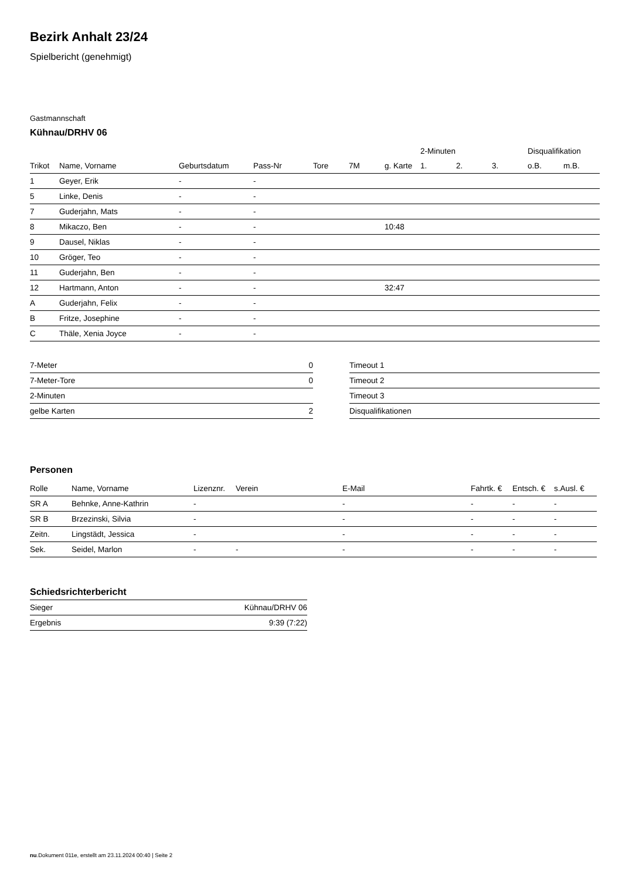Bezirk Anhalt 23/24
Spielbericht (genehmigt)
Gastmannschaft
Kühnau/DRHV 06
| | | | | | | | 2-Minuten | | | Disqualifikation | |
| --- | --- | --- | --- | --- | --- | --- | --- | --- | --- | --- | --- |
| Trikot | Name, Vorname | Geburtsdatum | Pass-Nr | Tore | 7M | g. Karte | 1. | 2. | 3. | o.B. | m.B. |
| 1 | Geyer, Erik | - | - | | | | | | | | |
| 5 | Linke, Denis | - | - | | | | | | | | |
| 7 | Guderjahn, Mats | - | - | | | | | | | | |
| 8 | Mikaczo, Ben | - | - | | | 10:48 | | | | | |
| 9 | Dausel, Niklas | - | - | | | | | | | | |
| 10 | Gröger, Teo | - | - | | | | | | | | |
| 11 | Guderjahn, Ben | - | - | | | | | | | | |
| 12 | Hartmann, Anton | - | - | | | 32:47 | | | | | |
| A | Guderjahn, Felix | - | - | | | | | | | | |
| B | Fritze, Josephine | - | - | | | | | | | | |
| C | Thäle, Xenia Joyce | - | - | | | | | | | | |
| 7-Meter | 0 |
| 7-Meter-Tore | 0 |
| 2-Minuten | |
| gelbe Karten | 2 |
| Timeout 1 |
| Timeout 2 |
| Timeout 3 |
| Disqualifikationen |
Personen
| Rolle | Name, Vorname | Lizenznr. | Verein | E-Mail | Fahrtk. € | Entsch. € | s.Ausl. € |
| --- | --- | --- | --- | --- | --- | --- | --- |
| SR A | Behnke, Anne-Kathrin | - | | - | - | - | - |
| SR B | Brzezinski, Silvia | - | | - | - | - | - |
| Zeitn. | Lingstädt, Jessica | - | | - | - | - | - |
| Sek. | Seidel, Marlon | - | - | - | - | - | - |
Schiedsrichterbericht
| Sieger | Kühnau/DRHV 06 |
| Ergebnis | 9:39 (7:22) |
nu.Dokument 011e, erstellt am 23.11.2024 00:40 | Seite 2